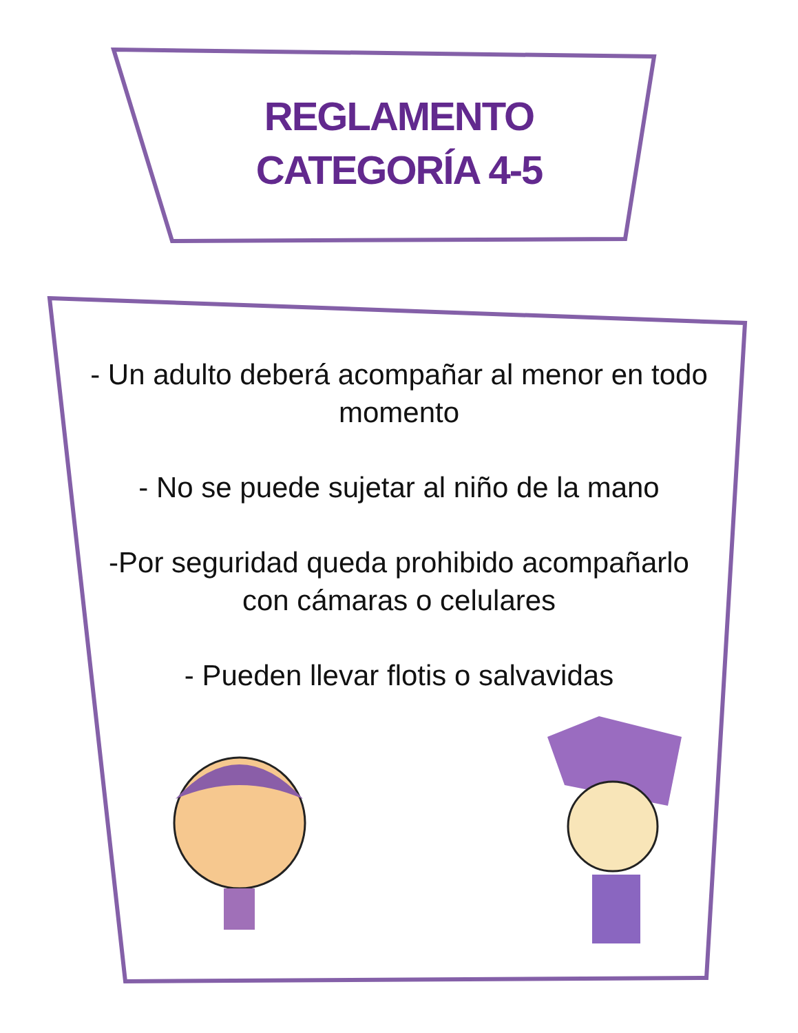REGLAMENTO
CATEGORÍA 4-5
- Un adulto deberá acompañar al menor en todo momento
- No se puede sujetar al niño de la mano
-Por seguridad queda prohibido acompañarlo con cámaras o celulares
- Pueden llevar flotis o salvavidas